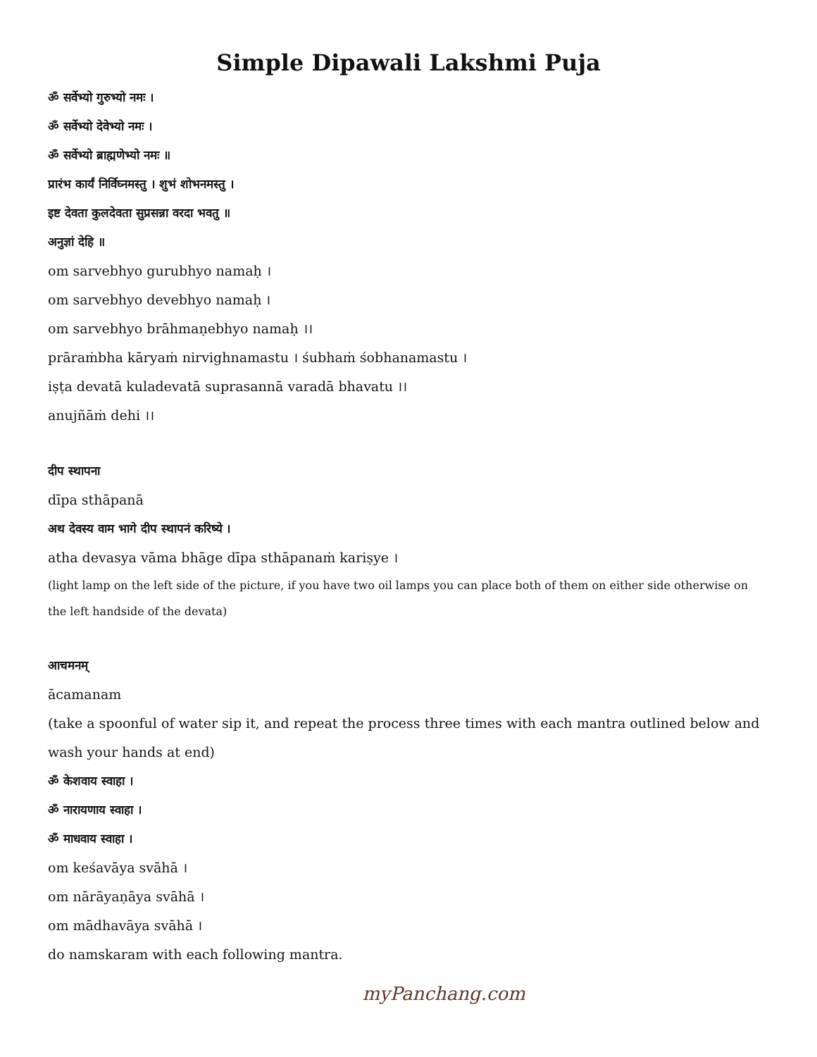Simple Dipawali Lakshmi Puja
ॐ सर्वेभ्यो गुरुभ्यो नमः ।
ॐ सर्वेभ्यो देवेभ्यो नमः ।
ॐ सर्वेभ्यो ब्राह्मणेभ्यो नमः ॥
प्रारंभ कार्यं निर्विघ्नमस्तु । शुभं शोभनमस्तु ।
इष्ट देवता कुलदेवता सुप्रसन्ना वरदा भवतु ॥
अनुज्ञां देहि ॥
om sarvebhyo gurubhyo namaḥ ।
om sarvebhyo devebhyo namaḥ ।
om sarvebhyo brāhmaṇebhyo namaḥ ।।
prāraṁbha kāryaṁ nirvighnamastu । śubhaṁ śobhanamastu ।
iṣṭa devatā kuladevatā suprasannā varadā bhavatu ।।
anujñāṁ dehi ।।
दीप स्थापना
dīpa sthāpanā
अथ देवस्य वाम भागे दीप स्थापनं करिष्ये ।
atha devasya vāma bhāge dīpa sthāpanaṁ kariṣye ।
(light lamp on the left side of the picture, if you have two oil lamps you can place both of them on either side otherwise on the left handside of the devata)
आचमनम्
ācamanam
(take a spoonful of water sip it, and repeat the process three times with each mantra outlined below and wash your hands at end)
ॐ केशवाय स्वाहा ।
ॐ नारायणाय स्वाहा ।
ॐ माधवाय स्वाहा ।
om keśavāya svāhā ।
om nārāyaṇāya svāhā ।
om mādhavāya svāhā ।
do namskaram with each following mantra.
myPanchang.com